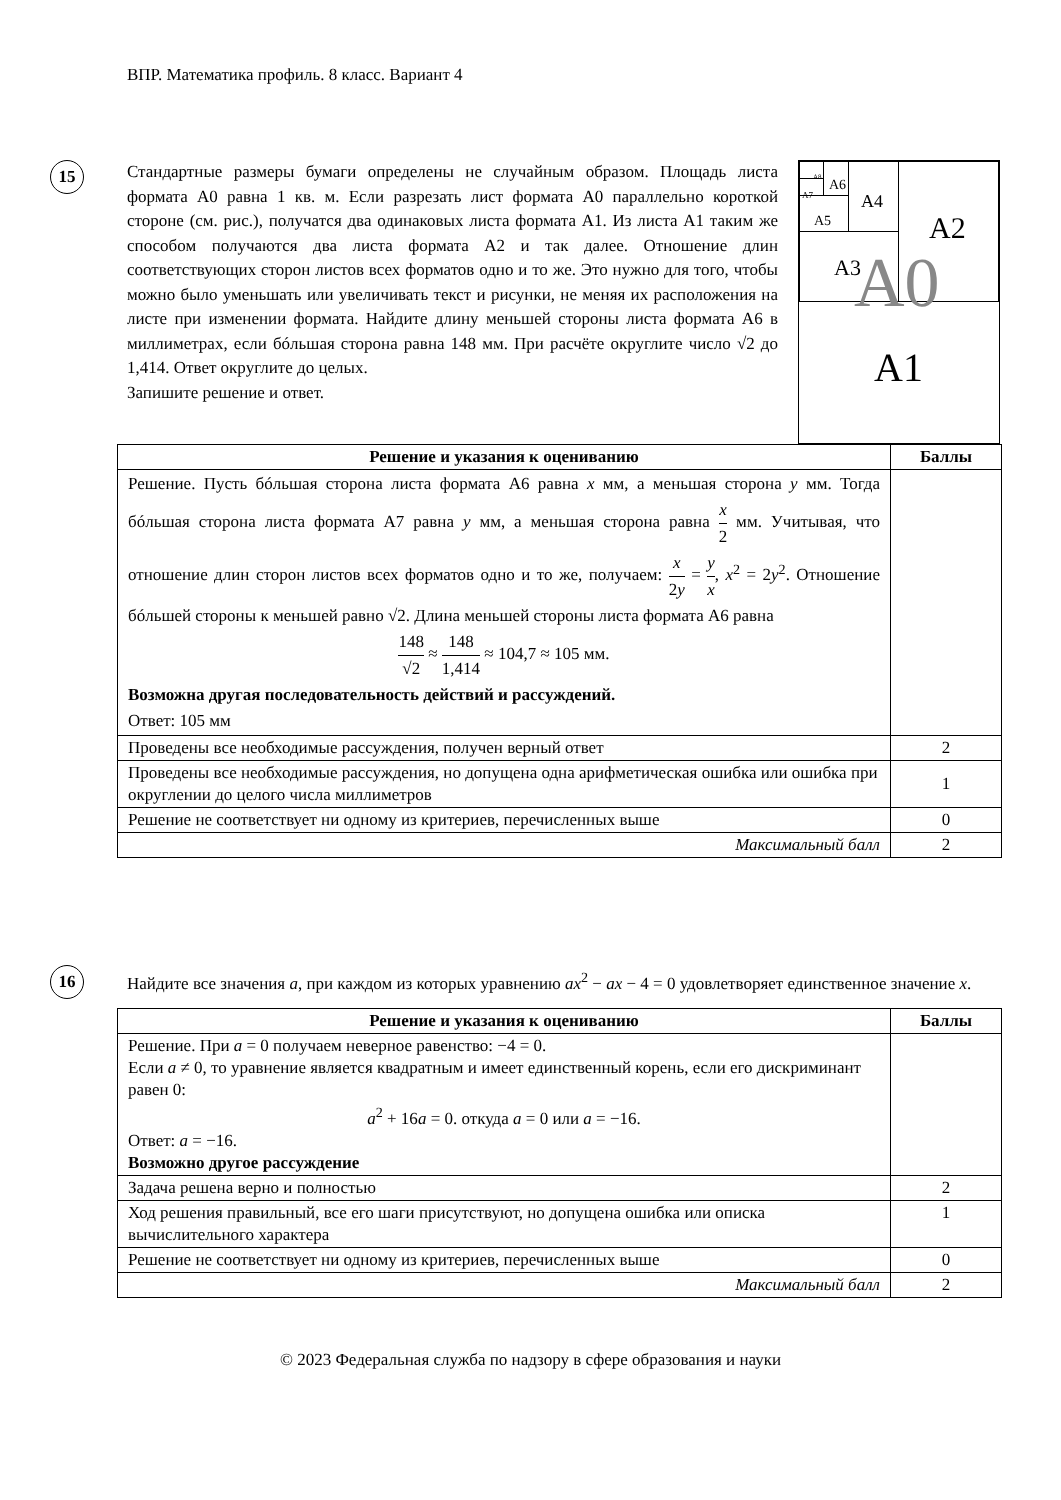ВПР. Математика профиль. 8 класс. Вариант 4
15
A6 A7
A8
A5
A4
A3
A2
A0
A1
Стандартные размеры бумаги определены не случайным образом. Площадь листа формата A0 равна 1 кв. м. Если разрезать лист формата A0 параллельно короткой стороне (см. рис.), получатся два одинаковых листа формата A1. Из листа A1 таким же способом получаются два листа формата A2 и так далее. Отношение длин соответствующих сторон листов всех форматов одно и то же. Это нужно для того, чтобы можно было уменьшать или увеличивать текст и рисунки, не меняя их расположения на листе при изменении формата. Найдите длину меньшей стороны листа формата A6 в миллиметрах, если бóльшая сторона равна 148 мм. При расчёте округлите число √2 до 1,414. Ответ округлите до целых.
Запишите решение и ответ.
| Решение и указания к оцениванию | Баллы |
| --- | --- |
| Решение. Пусть бóльшая сторона листа формата A6 равна x мм, а меньшая сторона y мм. Тогда бóльшая сторона листа формата A7 равна y мм, а меньшая сторона равна x 2 мм. Учитывая, что отношение длин сторон листов всех форматов одно и то же, получаем: x 2 y = y x , x<sup>2</sup> = 2 y<sup>2</sup>. Отношение бóльшей стороны к меньшей равно √2. Длина меньшей стороны листа формата A6 равна 148 √2 ≈ 148 1,414 ≈ 104,7 ≈ 105 мм. Возможна другая последовательность действий и рассуждений. Ответ: 105 мм | |
| Проведены все необходимые рассуждения, получен верный ответ | 2 |
| Проведены все необходимые рассуждения, но допущена одна арифметическая ошибка или ошибка при округлении до целого числа миллиметров | 1 |
| Решение не соответствует ни одному из критериев, перечисленных выше | 0 |
| Максимальный балл | 2 |
16
Найдите все значения a, при каждом из которых уравнению ax<sup>2</sup> − ax − 4 = 0 удовлетворяет единственное значение x.
| Решение и указания к оцениванию | Баллы |
| --- | --- |
| Решение. При a = 0 получаем неверное равенство: −4 = 0. Если a ≠ 0, то уравнение является квадратным и имеет единственный корень, если его дискриминант равен 0: a<sup>2</sup> + 16 a = 0. откуда a = 0 или a = −16. Ответ: a = −16. Возможно другое рассуждение | |
| Задача решена верно и полностью | 2 |
| Ход решения правильный, все его шаги присутствуют, но допущена ошибка или описка вычислительного характера | 1 |
| Решение не соответствует ни одному из критериев, перечисленных выше | 0 |
| Максимальный балл | 2 |
© 2023 Федеральная служба по надзору в сфере образования и науки